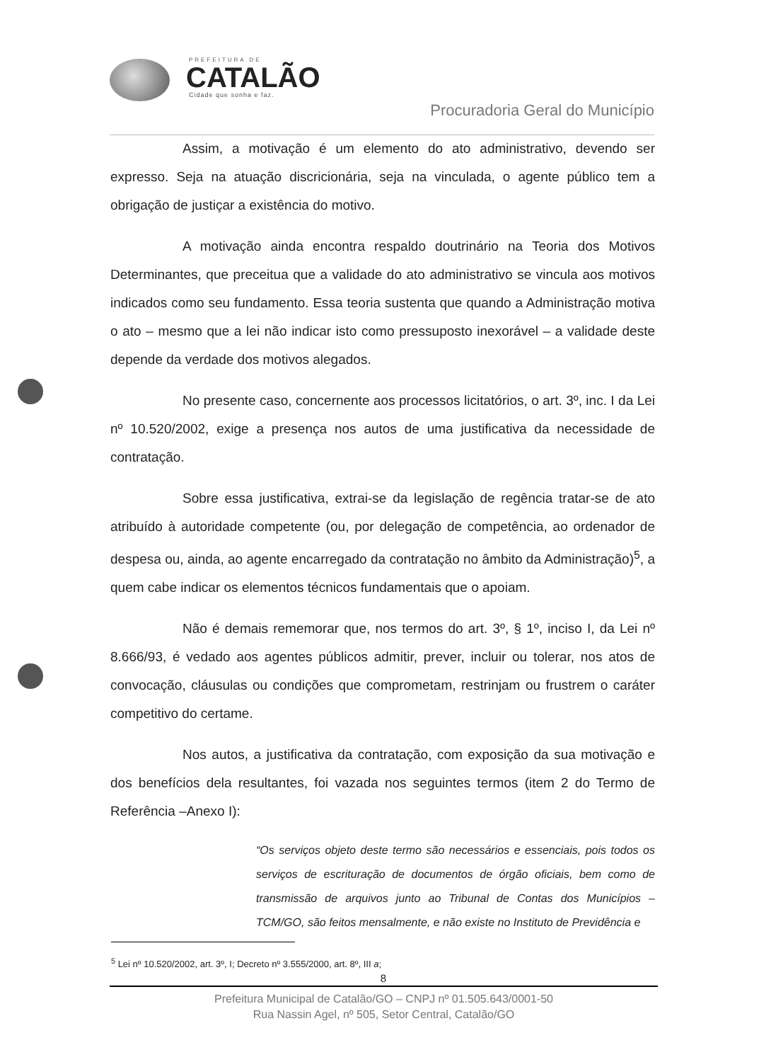PREFEITURA DE
CATALÃO
Cidade que sonha e faz.
Procuradoria Geral do Município
Assim, a motivação é um elemento do ato administrativo, devendo ser expresso. Seja na atuação discricionária, seja na vinculada, o agente público tem a obrigação de justiçar a existência do motivo.
A motivação ainda encontra respaldo doutrinário na Teoria dos Motivos Determinantes, que preceitua que a validade do ato administrativo se vincula aos motivos indicados como seu fundamento. Essa teoria sustenta que quando a Administração motiva o ato – mesmo que a lei não indicar isto como pressuposto inexorável – a validade deste depende da verdade dos motivos alegados.
No presente caso, concernente aos processos licitatórios, o art. 3º, inc. I da Lei nº 10.520/2002, exige a presença nos autos de uma justificativa da necessidade de contratação.
Sobre essa justificativa, extrai-se da legislação de regência tratar-se de ato atribuído à autoridade competente (ou, por delegação de competência, ao ordenador de despesa ou, ainda, ao agente encarregado da contratação no âmbito da Administração)<sup>5</sup>, a quem cabe indicar os elementos técnicos fundamentais que o apoiam.
Não é demais rememorar que, nos termos do art. 3º, § 1º, inciso I, da Lei nº 8.666/93, é vedado aos agentes públicos admitir, prever, incluir ou tolerar, nos atos de convocação, cláusulas ou condições que comprometam, restrinjam ou frustrem o caráter competitivo do certame.
Nos autos, a justificativa da contratação, com exposição da sua motivação e dos benefícios dela resultantes, foi vazada nos seguintes termos (item 2 do Termo de Referência –Anexo I):
“Os serviços objeto deste termo são necessários e essenciais, pois todos os serviços de escrituração de documentos de órgão oficiais, bem como de transmissão de arquivos junto ao Tribunal de Contas dos Municípios – TCM/GO, são feitos mensalmente, e não existe no Instituto de Previdência e
<sup>5</sup> Lei nº 10.520/2002, art. 3º, I; Decreto nº 3.555/2000, art. 8º, III a;
8
Prefeitura Municipal de Catalão/GO – CNPJ nº 01.505.643/0001-50
Rua Nassin Agel, nº 505, Setor Central, Catalão/GO